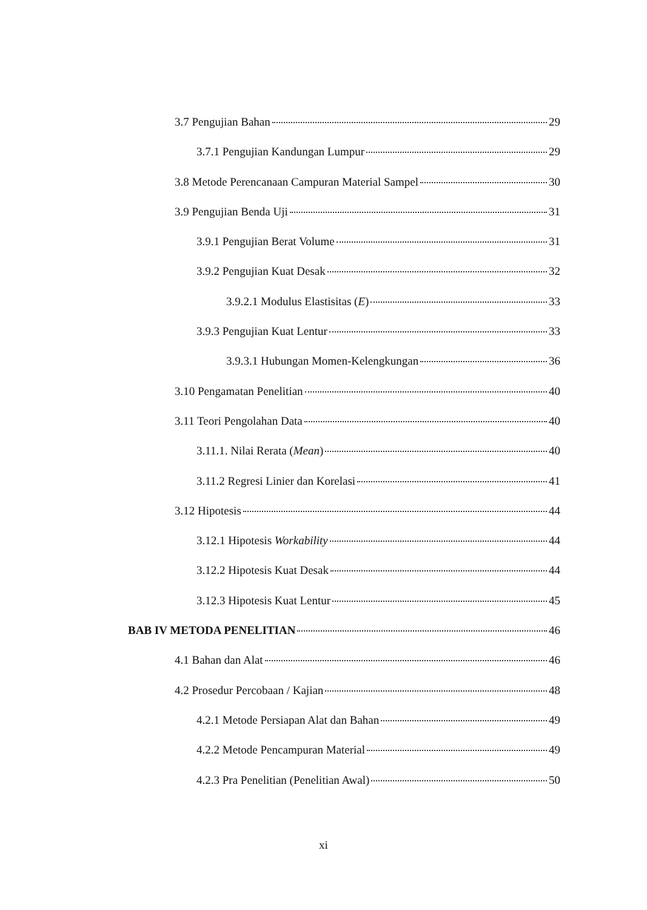3.7 Pengujian Bahan 29
3.7.1 Pengujian Kandungan Lumpur 29
3.8 Metode Perencanaan Campuran Material Sampel 30
3.9 Pengujian Benda Uji 31
3.9.1 Pengujian Berat Volume 31
3.9.2 Pengujian Kuat Desak 32
3.9.2.1 Modulus Elastisitas (E) 33
3.9.3 Pengujian Kuat Lentur 33
3.9.3.1 Hubungan Momen-Kelengkungan 36
3.10 Pengamatan Penelitian 40
3.11 Teori Pengolahan Data 40
3.11.1. Nilai Rerata (Mean) 40
3.11.2 Regresi Linier dan Korelasi 41
3.12 Hipotesis 44
3.12.1 Hipotesis Workability 44
3.12.2 Hipotesis Kuat Desak 44
3.12.3 Hipotesis Kuat Lentur 45
BAB IV METODA PENELITIAN 46
4.1 Bahan dan Alat 46
4.2 Prosedur Percobaan / Kajian 48
4.2.1 Metode Persiapan Alat dan Bahan 49
4.2.2 Metode Pencampuran Material 49
4.2.3 Pra Penelitian (Penelitian Awal) 50
xi